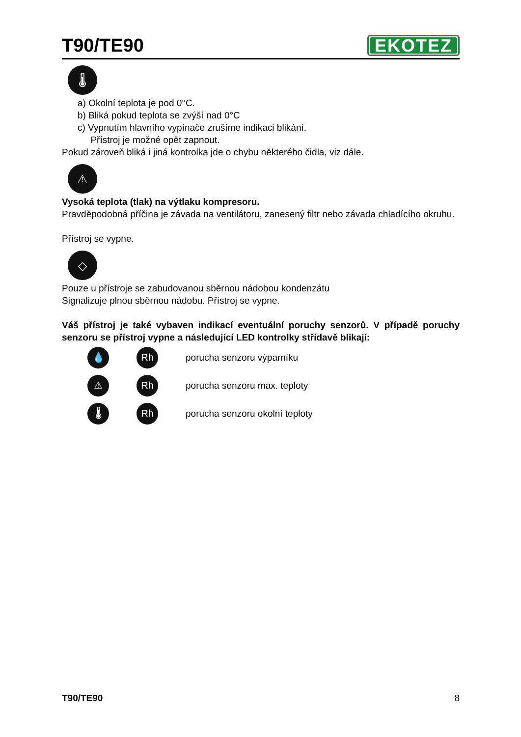T90/TE90
EKOTEZ
🌡
a) Okolní teplota je pod 0°C.
b) Bliká pokud teplota se zvýší nad 0°C
c) Vypnutím hlavního vypínače zrušíme indikaci blikání.
Přístroj je možné opět zapnout.
Pokud zároveň bliká i jiná kontrolka jde o chybu některého čidla, viz dále.
⚠
Vysoká teplota (tlak) na výtlaku kompresoru.
Pravděpodobná příčina je závada na ventilátoru, zanesený filtr nebo závada chladícího okruhu.
Přístroj se vypne.
◇
Pouze u přístroje se zabudovanou sběrnou nádobou kondenzátu
Signalizuje plnou sběrnou nádobu. Přístroj se vypne.
Váš přístroj je také vybaven indikací eventuální poruchy senzorů. V případě poruchy senzoru se přístroj vypne a následující LED kontrolky střídavě blikají:
💧 Rh
porucha senzoru výparníku
⚠ Rh
porucha senzoru max. teploty
🌡 Rh
porucha senzoru okolní teploty
T90/TE90 8